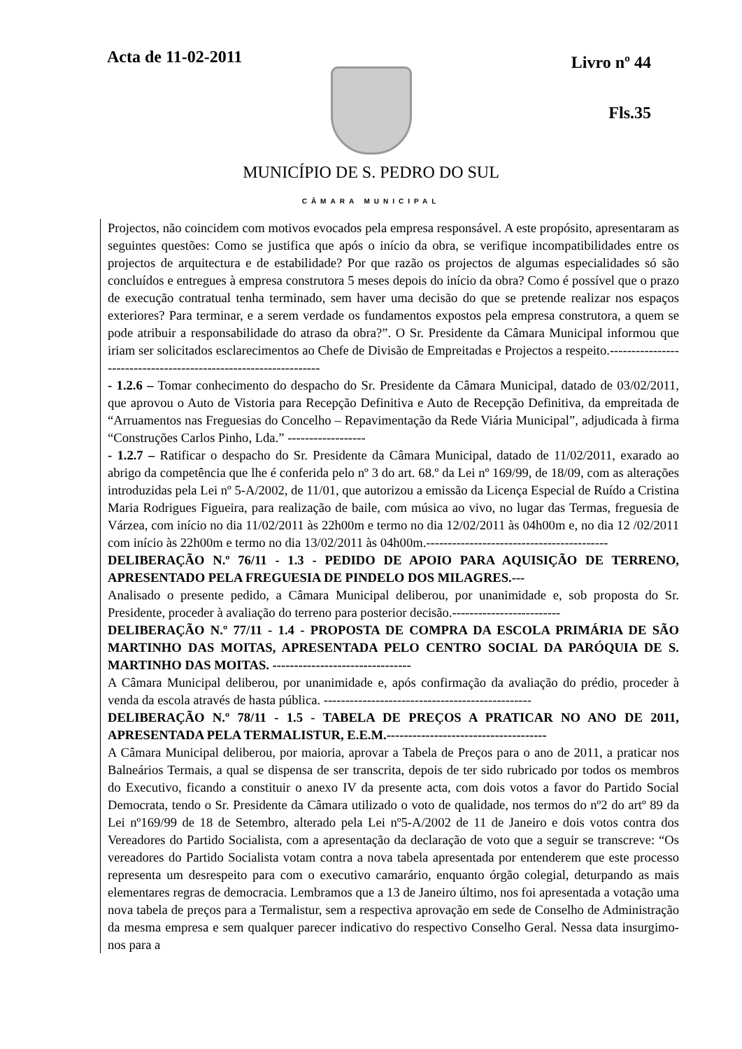Acta de 11-02-2011
Livro nº 44
Fls.35
MUNICÍPIO DE S. PEDRO DO SUL
CÂMARA MUNICIPAL
Projectos, não coincidem com motivos evocados pela empresa responsável. A este propósito, apresentaram as seguintes questões: Como se justifica que após o início da obra, se verifique incompatibilidades entre os projectos de arquitectura e de estabilidade? Por que razão os projectos de algumas especialidades só são concluídos e entregues à empresa construtora 5 meses depois do início da obra? Como é possível que o prazo de execução contratual tenha terminado, sem haver uma decisão do que se pretende realizar nos espaços exteriores? Para terminar, e a serem verdade os fundamentos expostos pela empresa construtora, a quem se pode atribuir a responsabilidade do atraso da obra?”. O Sr. Presidente da Câmara Municipal informou que iriam ser solicitados esclarecimentos ao Chefe de Divisão de Empreitadas e Projectos a respeito.-----------------------------------------------------------------
- 1.2.6 – Tomar conhecimento do despacho do Sr. Presidente da Câmara Municipal, datado de 03/02/2011, que aprovou o Auto de Vistoria para Recepção Definitiva e Auto de Recepção Definitiva, da empreitada de “Arruamentos nas Freguesias do Concelho – Repavimentação da Rede Viária Municipal”, adjudicada à firma “Construções Carlos Pinho, Lda.” ------------------
- 1.2.7 – Ratificar o despacho do Sr. Presidente da Câmara Municipal, datado de 11/02/2011, exarado ao abrigo da competência que lhe é conferida pelo nº 3 do art. 68.º da Lei nº 169/99, de 18/09, com as alterações introduzidas pela Lei nº 5-A/2002, de 11/01, que autorizou a emissão da Licença Especial de Ruído a Cristina Maria Rodrigues Figueira, para realização de baile, com música ao vivo, no lugar das Termas, freguesia de Várzea, com início no dia 11/02/2011 às 22h00m e termo no dia 12/02/2011 às 04h00m e, no dia 12 /02/2011 com início às 22h00m e termo no dia 13/02/2011 às 04h00m.------------------------------------------
DELIBERAÇÃO N.º 76/11 - 1.3 - PEDIDO DE APOIO PARA AQUISIÇÃO DE TERRENO, APRESENTADO PELA FREGUESIA DE PINDELO DOS MILAGRES.---
Analisado o presente pedido, a Câmara Municipal deliberou, por unanimidade e, sob proposta do Sr. Presidente, proceder à avaliação do terreno para posterior decisão.-------------------------
DELIBERAÇÃO N.º 77/11 - 1.4 - PROPOSTA DE COMPRA DA ESCOLA PRIMÁRIA DE SÃO MARTINHO DAS MOITAS, APRESENTADA PELO CENTRO SOCIAL DA PARÓQUIA DE S. MARTINHO DAS MOITAS. --------------------------------
A Câmara Municipal deliberou, por unanimidade e, após confirmação da avaliação do prédio, proceder à venda da escola através de hasta pública. ------------------------------------------------
DELIBERAÇÃO N.º 78/11 - 1.5 - TABELA DE PREÇOS A PRATICAR NO ANO DE 2011, APRESENTADA PELA TERMALISTUR, E.E.M.-------------------------------------
A Câmara Municipal deliberou, por maioria, aprovar a Tabela de Preços para o ano de 2011, a praticar nos Balneários Termais, a qual se dispensa de ser transcrita, depois de ter sido rubricado por todos os membros do Executivo, ficando a constituir o anexo IV da presente acta, com dois votos a favor do Partido Social Democrata, tendo o Sr. Presidente da Câmara utilizado o voto de qualidade, nos termos do nº2 do artº 89 da Lei nº169/99 de 18 de Setembro, alterado pela Lei nº5-A/2002 de 11 de Janeiro e dois votos contra dos Vereadores do Partido Socialista, com a apresentação da declaração de voto que a seguir se transcreve: “Os vereadores do Partido Socialista votam contra a nova tabela apresentada por entenderem que este processo representa um desrespeito para com o executivo camarário, enquanto órgão colegial, deturpando as mais elementares regras de democracia. Lembramos que a 13 de Janeiro último, nos foi apresentada a votação uma nova tabela de preços para a Termalistur, sem a respectiva aprovação em sede de Conselho de Administração da mesma empresa e sem qualquer parecer indicativo do respectivo Conselho Geral. Nessa data insurgimo-nos para a